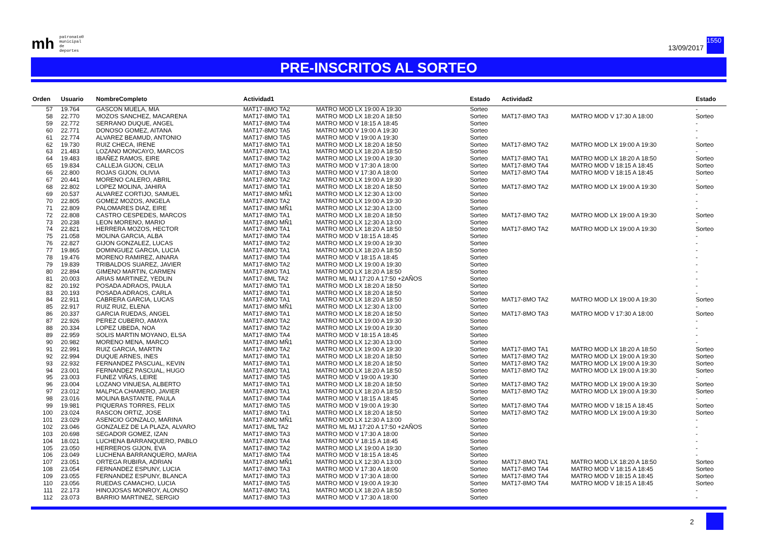mh patronato®
municipal
de deportes
13/09/2017
1550
PRE-INSCRITOS AL SORTEO
| Orden | Usuario | NombreCompleto | Actividad1 | | Estado | Actividad2 | | Estado |
| --- | --- | --- | --- | --- | --- | --- | --- | --- |
| 57 | 19.764 | GASCON MUELA, MIA | MAT17-8MO TA2 | MATRO MOD LX 19:00 A 19:30 | Sorteo | | | - |
| 58 | 22.770 | MOZOS SANCHEZ, MACARENA | MAT17-8MO TA1 | MATRO MOD LX 18:20 A 18:50 | Sorteo | MAT17-8MO TA3 | MATRO MOD V 17:30 A 18:00 | Sorteo |
| 59 | 22.772 | SERRANO DUQUE, ANGEL | MAT17-8MO TA4 | MATRO MOD V 18:15 A 18:45 | Sorteo | | | - |
| 60 | 22.771 | DONOSO GOMEZ, AITANA | MAT17-8MO TA5 | MATRO MOD V 19:00 A 19:30 | Sorteo | | | - |
| 61 | 22.774 | ALVAREZ BEAMUD, ANTONIO | MAT17-8MO TA5 | MATRO MOD V 19:00 A 19:30 | Sorteo | | | - |
| 62 | 19.730 | RUIZ CHECA, IRENE | MAT17-8MO TA1 | MATRO MOD LX 18:20 A 18:50 | Sorteo | MAT17-8MO TA2 | MATRO MOD LX 19:00 A 19:30 | Sorteo |
| 63 | 21.483 | LOZANO MONCAYO, MARCOS | MAT17-8MO TA1 | MATRO MOD LX 18:20 A 18:50 | Sorteo | | | - |
| 64 | 19.483 | IBAÑEZ RAMOS, EIRE | MAT17-8MO TA2 | MATRO MOD LX 19:00 A 19:30 | Sorteo | MAT17-8MO TA1 | MATRO MOD LX 18:20 A 18:50 | Sorteo |
| 65 | 19.834 | CALLEJA GIJON, CELIA | MAT17-8MO TA3 | MATRO MOD V 17:30 A 18:00 | Sorteo | MAT17-8MO TA4 | MATRO MOD V 18:15 A 18:45 | Sorteo |
| 66 | 22.800 | ROJAS GIJON, OLIVIA | MAT17-8MO TA3 | MATRO MOD V 17:30 A 18:00 | Sorteo | MAT17-8MO TA4 | MATRO MOD V 18:15 A 18:45 | Sorteo |
| 67 | 20.441 | MORENO CALERO, ABRIL | MAT17-8MO TA2 | MATRO MOD LX 19:00 A 19:30 | Sorteo | | | - |
| 68 | 22.802 | LOPEZ MOLINA, JAHIRA | MAT17-8MO TA1 | MATRO MOD LX 18:20 A 18:50 | Sorteo | MAT17-8MO TA2 | MATRO MOD LX 19:00 A 19:30 | Sorteo |
| 69 | 20.537 | ALVAREZ CORTIJO, SAMUEL | MAT17-8MO MÑ1 | MATRO MOD LX 12:30 A 13:00 | Sorteo | | | - |
| 70 | 22.805 | GOMEZ MOZOS, ANGELA | MAT17-8MO TA2 | MATRO MOD LX 19:00 A 19:30 | Sorteo | | | - |
| 71 | 22.809 | PALOMARES DIAZ, EIRE | MAT17-8MO MÑ1 | MATRO MOD LX 12:30 A 13:00 | Sorteo | | | - |
| 72 | 22.808 | CASTRO CESPEDES, MARCOS | MAT17-8MO TA1 | MATRO MOD LX 18:20 A 18:50 | Sorteo | MAT17-8MO TA2 | MATRO MOD LX 19:00 A 19:30 | Sorteo |
| 73 | 20.238 | LEON MORENO, MARIO | MAT17-8MO MÑ1 | MATRO MOD LX 12:30 A 13:00 | Sorteo | | | - |
| 74 | 22.821 | HERRERA MOZOS, HECTOR | MAT17-8MO TA1 | MATRO MOD LX 18:20 A 18:50 | Sorteo | MAT17-8MO TA2 | MATRO MOD LX 19:00 A 19:30 | Sorteo |
| 75 | 21.058 | MOLINA GARCIA, ALBA | MAT17-8MO TA4 | MATRO MOD V 18:15 A 18:45 | Sorteo | | | - |
| 76 | 22.827 | GIJON GONZALEZ, LUCAS | MAT17-8MO TA2 | MATRO MOD LX 19:00 A 19:30 | Sorteo | | | - |
| 77 | 19.865 | DOMINGUEZ GARCIA, LUCIA | MAT17-8MO TA1 | MATRO MOD LX 18:20 A 18:50 | Sorteo | | | - |
| 78 | 19.476 | MORENO RAMIREZ, AINARA | MAT17-8MO TA4 | MATRO MOD V 18:15 A 18:45 | Sorteo | | | - |
| 79 | 19.839 | TRIBALDOS SUAREZ, JAVIER | MAT17-8MO TA2 | MATRO MOD LX 19:00 A 19:30 | Sorteo | | | - |
| 80 | 22.894 | GIMENO MARTIN, CARMEN | MAT17-8MO TA1 | MATRO MOD LX 18:20 A 18:50 | Sorteo | | | - |
| 81 | 20.003 | ARIAS MARTINEZ, YEDLIN | MAT17-8ML TA2 | MATRO ML MJ 17:20 A 17:50 +2AÑOS | Sorteo | | | - |
| 82 | 20.192 | POSADA ADRAOS, PAULA | MAT17-8MO TA1 | MATRO MOD LX 18:20 A 18:50 | Sorteo | | | - |
| 83 | 20.193 | POSADA ADRAOS, CARLA | MAT17-8MO TA1 | MATRO MOD LX 18:20 A 18:50 | Sorteo | | | - |
| 84 | 22.911 | CABRERA GARCIA, LUCAS | MAT17-8MO TA1 | MATRO MOD LX 18:20 A 18:50 | Sorteo | MAT17-8MO TA2 | MATRO MOD LX 19:00 A 19:30 | Sorteo |
| 85 | 22.917 | RUIZ RUIZ, ELENA | MAT17-8MO MÑ1 | MATRO MOD LX 12:30 A 13:00 | Sorteo | | | - |
| 86 | 20.337 | GARCIA RUEDAS, ANGEL | MAT17-8MO TA1 | MATRO MOD LX 18:20 A 18:50 | Sorteo | MAT17-8MO TA3 | MATRO MOD V 17:30 A 18:00 | Sorteo |
| 87 | 22.926 | PEREZ CUBERO, AMAYA | MAT17-8MO TA2 | MATRO MOD LX 19:00 A 19:30 | Sorteo | | | - |
| 88 | 20.334 | LOPEZ UBEDA, NOA | MAT17-8MO TA2 | MATRO MOD LX 19:00 A 19:30 | Sorteo | | | - |
| 89 | 22.959 | SOLIS MARTIN MOYANO, ELSA | MAT17-8MO TA4 | MATRO MOD V 18:15 A 18:45 | Sorteo | | | - |
| 90 | 20.982 | MORENO MENA, MARCO | MAT17-8MO MÑ1 | MATRO MOD LX 12:30 A 13:00 | Sorteo | | | - |
| 91 | 22.991 | RUIZ GARCIA, MARTIN | MAT17-8MO TA2 | MATRO MOD LX 19:00 A 19:30 | Sorteo | MAT17-8MO TA1 | MATRO MOD LX 18:20 A 18:50 | Sorteo |
| 92 | 22.994 | DUQUE ARNES, INES | MAT17-8MO TA1 | MATRO MOD LX 18:20 A 18:50 | Sorteo | MAT17-8MO TA2 | MATRO MOD LX 19:00 A 19:30 | Sorteo |
| 93 | 22.932 | FERNANDEZ PASCUAL, KEVIN | MAT17-8MO TA1 | MATRO MOD LX 18:20 A 18:50 | Sorteo | MAT17-8MO TA2 | MATRO MOD LX 19:00 A 19:30 | Sorteo |
| 94 | 23.001 | FERNANDEZ PASCUAL, HUGO | MAT17-8MO TA1 | MATRO MOD LX 18:20 A 18:50 | Sorteo | MAT17-8MO TA2 | MATRO MOD LX 19:00 A 19:30 | Sorteo |
| 95 | 23.003 | FUNEZ VIÑAS, LEIRE | MAT17-8MO TA5 | MATRO MOD V 19:00 A 19:30 | Sorteo | | | - |
| 96 | 23.004 | LOZANO VINUESA, ALBERTO | MAT17-8MO TA1 | MATRO MOD LX 18:20 A 18:50 | Sorteo | MAT17-8MO TA2 | MATRO MOD LX 19:00 A 19:30 | Sorteo |
| 97 | 23.012 | MALPICA CHAMERO, JAVIER | MAT17-8MO TA1 | MATRO MOD LX 18:20 A 18:50 | Sorteo | MAT17-8MO TA2 | MATRO MOD LX 19:00 A 19:30 | Sorteo |
| 98 | 23.016 | MOLINA BASTANTE, PAULA | MAT17-8MO TA4 | MATRO MOD V 18:15 A 18:45 | Sorteo | | | - |
| 99 | 19.981 | PIQUERAS TORRES, FELIX | MAT17-8MO TA5 | MATRO MOD V 19:00 A 19:30 | Sorteo | MAT17-8MO TA4 | MATRO MOD V 18:15 A 18:45 | Sorteo |
| 100 | 23.024 | RASCON ORTIZ, JOSE | MAT17-8MO TA1 | MATRO MOD LX 18:20 A 18:50 | Sorteo | MAT17-8MO TA2 | MATRO MOD LX 19:00 A 19:30 | Sorteo |
| 101 | 23.029 | ASENCIO GONZALO, MARINA | MAT17-8MO MÑ1 | MATRO MOD LX 12:30 A 13:00 | Sorteo | | | - |
| 102 | 23.046 | GONZALEZ DE LA PLAZA, ALVARO | MAT17-8ML TA2 | MATRO ML MJ 17:20 A 17:50 +2AÑOS | Sorteo | | | - |
| 103 | 20.698 | SEGADOR GOMEZ, IZAN | MAT17-8MO TA3 | MATRO MOD V 17:30 A 18:00 | Sorteo | | | - |
| 104 | 18.021 | LUCHENA BARRANQUERO, PABLO | MAT17-8MO TA4 | MATRO MOD V 18:15 A 18:45 | Sorteo | | | - |
| 105 | 23.050 | HERREROS GIJON, EVA | MAT17-8MO TA2 | MATRO MOD LX 19:00 A 19:30 | Sorteo | | | - |
| 106 | 23.049 | LUCHENA BARRANQUERO, MARIA | MAT17-8MO TA4 | MATRO MOD V 18:15 A 18:45 | Sorteo | | | - |
| 107 | 23.051 | ORTEGA RUBIRA, ADRIAN | MAT17-8MO MÑ1 | MATRO MOD LX 12:30 A 13:00 | Sorteo | MAT17-8MO TA1 | MATRO MOD LX 18:20 A 18:50 | Sorteo |
| 108 | 23.054 | FERNANDEZ ESPUNY, LUCIA | MAT17-8MO TA3 | MATRO MOD V 17:30 A 18:00 | Sorteo | MAT17-8MO TA4 | MATRO MOD V 18:15 A 18:45 | Sorteo |
| 109 | 23.055 | FERNANDEZ ESPUNY, BLANCA | MAT17-8MO TA3 | MATRO MOD V 17:30 A 18:00 | Sorteo | MAT17-8MO TA4 | MATRO MOD V 18:15 A 18:45 | Sorteo |
| 110 | 23.056 | RUEDAS CAMACHO, LUCIA | MAT17-8MO TA5 | MATRO MOD V 19:00 A 19:30 | Sorteo | MAT17-8MO TA4 | MATRO MOD V 18:15 A 18:45 | Sorteo |
| 111 | 22.173 | HINOJOSAS MONROY, ALONSO | MAT17-8MO TA1 | MATRO MOD LX 18:20 A 18:50 | Sorteo | | | - |
| 112 | 23.073 | BARRIO MARTINEZ, SERGIO | MAT17-8MO TA3 | MATRO MOD V 17:30 A 18:00 | Sorteo | | | - |
2